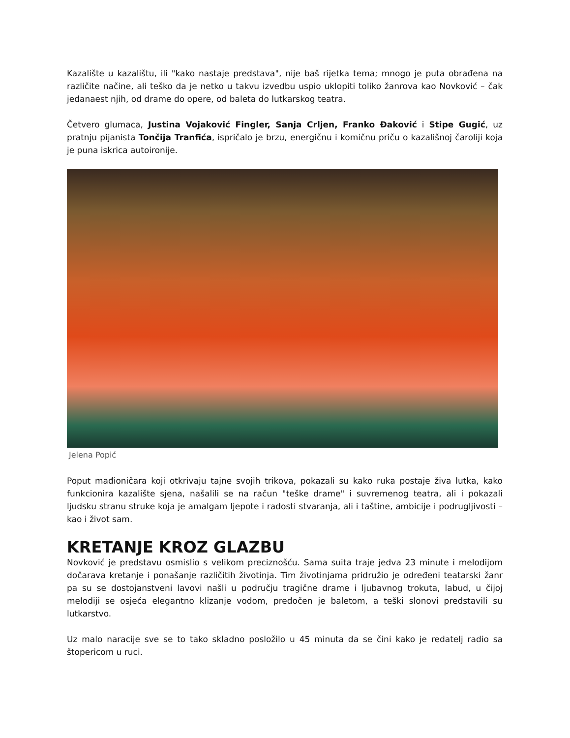Kazalište u kazalištu, ili "kako nastaje predstava", nije baš rijetka tema; mnogo je puta obrađena na različite načine, ali teško da je netko u takvu izvedbu uspio uklopiti toliko žanrova kao Novković – čak jedanaest njih, od drame do opere, od baleta do lutkarskog teatra.
Četvero glumaca, Justina Vojaković Fingler, Sanja Crljen, Franko Đaković i Stipe Gugić, uz pratnju pijanista Tončija Tranfića, ispričalo je brzu, energičnu i komičnu priču o kazališnoj čaroliji koja je puna iskrica autoironije.
Jelena Popić
Poput mađioničara koji otkrivaju tajne svojih trikova, pokazali su kako ruka postaje živa lutka, kako funkcionira kazalište sjena, našalili se na račun "teške drame" i suvremenog teatra, ali i pokazali ljudsku stranu struke koja je amalgam ljepote i radosti stvaranja, ali i taštine, ambicije i podrugljivosti – kao i život sam.
KRETANJE KROZ GLAZBU
Novković je predstavu osmislio s velikom preciznošću. Sama suita traje jedva 23 minute i melodijom dočarava kretanje i ponašanje različitih životinja. Tim životinjama pridružio je određeni teatarski žanr pa su se dostojanstveni lavovi našli u području tragične drame i ljubavnog trokuta, labud, u čijoj melodiji se osjeća elegantno klizanje vodom, predočen je baletom, a teški slonovi predstavili su lutkarstvo.
Uz malo naracije sve se to tako skladno posložilo u 45 minuta da se čini kako je redatelj radio sa štopericom u ruci.